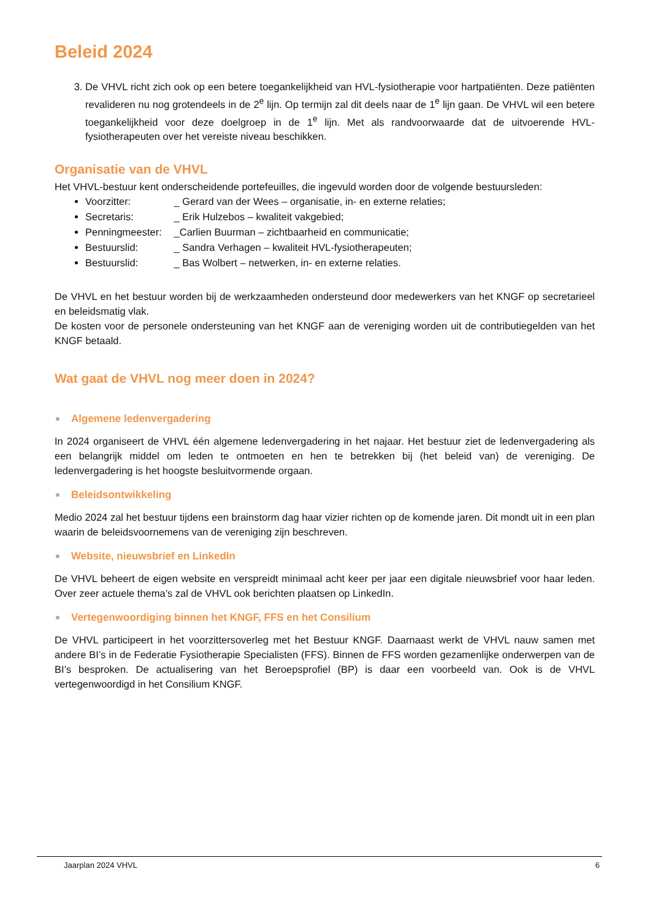Beleid 2024
3. De VHVL richt zich ook op een betere toegankelijkheid van HVL-fysiotherapie voor hartpatiënten. Deze patiënten revalideren nu nog grotendeels in de 2<sup>e</sup> lijn. Op termijn zal dit deels naar de 1<sup>e</sup> lijn gaan. De VHVL wil een betere toegankelijkheid voor deze doelgroep in de 1<sup>e</sup> lijn. Met als randvoorwaarde dat de uitvoerende HVL-fysiotherapeuten over het vereiste niveau beschikken.
Organisatie van de VHVL
Het VHVL-bestuur kent onderscheidende portefeuilles, die ingevuld worden door de volgende bestuursleden:
Voorzitter: _ Gerard van der Wees – organisatie, in- en externe relaties;
Secretaris: _ Erik Hulzebos – kwaliteit vakgebied;
Penningmeester: _Carlien Buurman – zichtbaarheid en communicatie;
Bestuurslid: _ Sandra Verhagen – kwaliteit HVL-fysiotherapeuten;
Bestuurslid: _ Bas Wolbert – netwerken, in- en externe relaties.
De VHVL en het bestuur worden bij de werkzaamheden ondersteund door medewerkers van het KNGF op secretarieel en beleidsmatig vlak.
De kosten voor de personele ondersteuning van het KNGF aan de vereniging worden uit de contributiegelden van het KNGF betaald.
Wat gaat de VHVL nog meer doen in 2024?
Algemene ledenvergadering
In 2024 organiseert de VHVL één algemene ledenvergadering in het najaar. Het bestuur ziet de ledenvergadering als een belangrijk middel om leden te ontmoeten en hen te betrekken bij (het beleid van) de vereniging. De ledenvergadering is het hoogste besluitvormende orgaan.
Beleidsontwikkeling
Medio 2024 zal het bestuur tijdens een brainstorm dag haar vizier richten op de komende jaren. Dit mondt uit in een plan waarin de beleidsvoornemens van de vereniging zijn beschreven.
Website, nieuwsbrief en LinkedIn
De VHVL beheert de eigen website en verspreidt minimaal acht keer per jaar een digitale nieuwsbrief voor haar leden. Over zeer actuele thema’s zal de VHVL ook berichten plaatsen op LinkedIn.
Vertegenwoordiging binnen het KNGF, FFS en het Consilium
De VHVL participeert in het voorzittersoverleg met het Bestuur KNGF. Daarnaast werkt de VHVL nauw samen met andere BI’s in de Federatie Fysiotherapie Specialisten (FFS). Binnen de FFS worden gezamenlijke onderwerpen van de BI’s besproken. De actualisering van het Beroepsprofiel (BP) is daar een voorbeeld van. Ook is de VHVL vertegenwoordigd in het Consilium KNGF.
Jaarplan 2024 VHVL 6